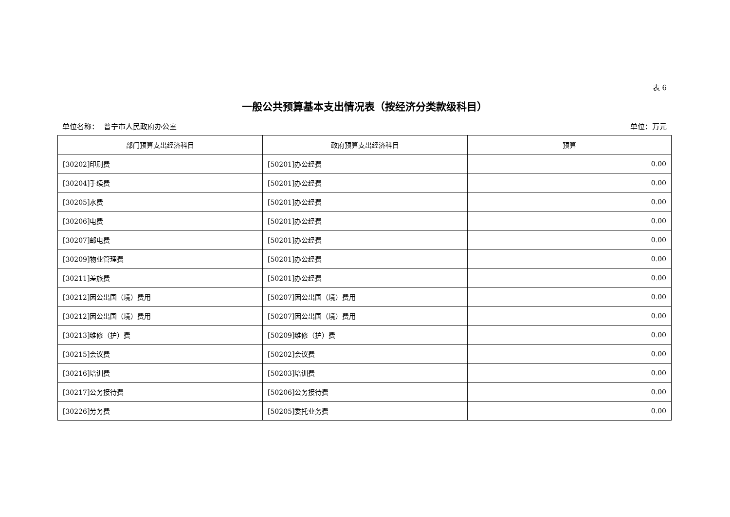表 6
一般公共预算基本支出情况表（按经济分类款级科目）
单位名称： 普宁市人民政府办公室 单位：万元
| 部门预算支出经济科目 | 政府预算支出经济科目 | 预算 |
| --- | --- | --- |
| [30202]印刷费 | [50201]办公经费 | 0.00 |
| [30204]手续费 | [50201]办公经费 | 0.00 |
| [30205]水费 | [50201]办公经费 | 0.00 |
| [30206]电费 | [50201]办公经费 | 0.00 |
| [30207]邮电费 | [50201]办公经费 | 0.00 |
| [30209]物业管理费 | [50201]办公经费 | 0.00 |
| [30211]差旅费 | [50201]办公经费 | 0.00 |
| [30212]因公出国（境）费用 | [50207]因公出国（境）费用 | 0.00 |
| [30212]因公出国（境）费用 | [50207]因公出国（境）费用 | 0.00 |
| [30213]维修（护）费 | [50209]维修（护）费 | 0.00 |
| [30215]会议费 | [50202]会议费 | 0.00 |
| [30216]培训费 | [50203]培训费 | 0.00 |
| [30217]公务接待费 | [50206]公务接待费 | 0.00 |
| [30226]劳务费 | [50205]委托业务费 | 0.00 |